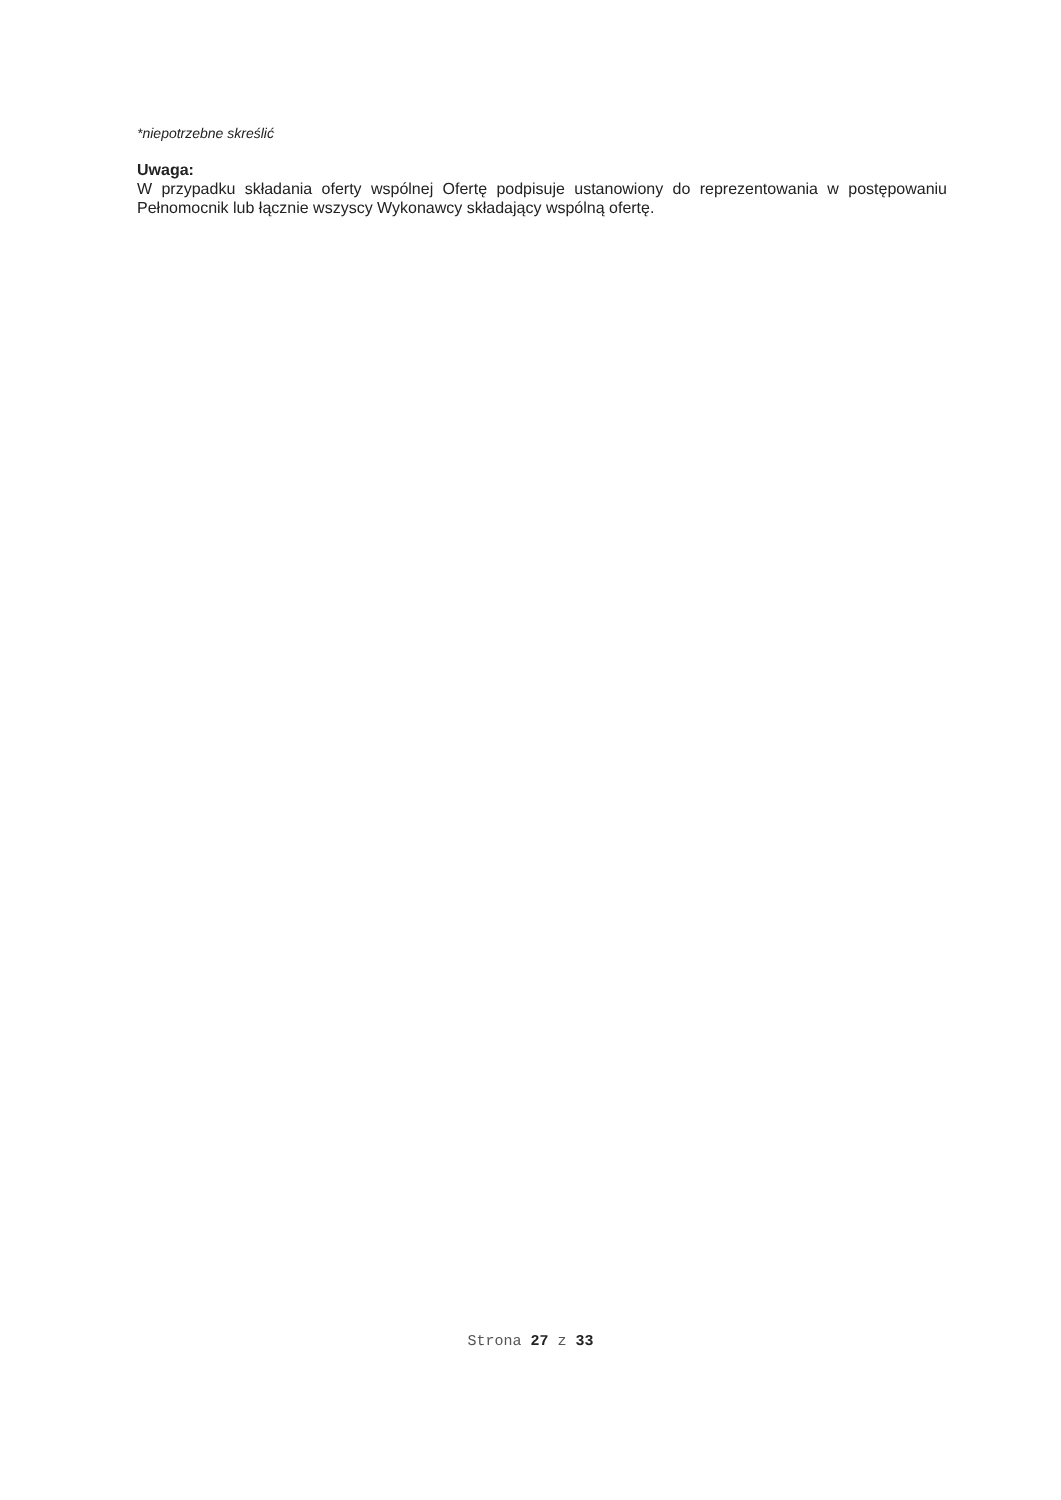*niepotrzebne skreślić
Uwaga:
W przypadku składania oferty wspólnej Ofertę podpisuje ustanowiony do reprezentowania w postępowaniu Pełnomocnik lub łącznie wszyscy Wykonawcy składający wspólną ofertę.
Strona 27 z 33